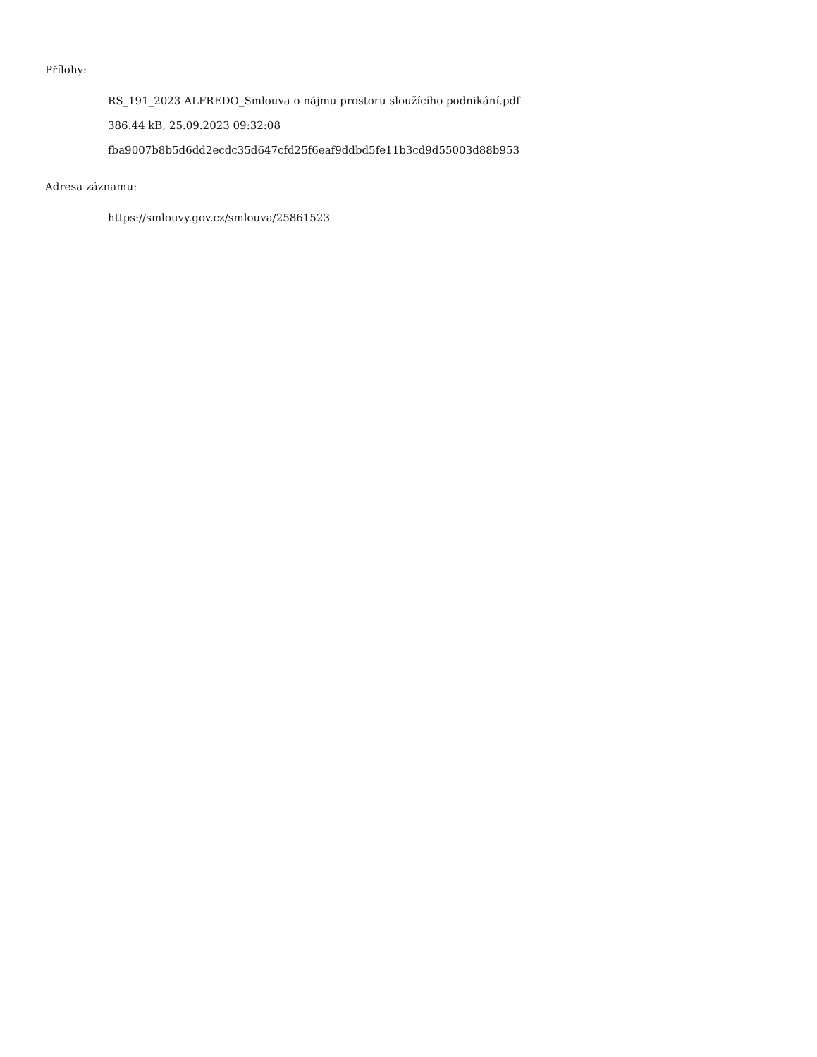Přílohy:
RS_191_2023 ALFREDO_Smlouva o nájmu prostoru sloužícího podnikání.pdf
386.44 kB, 25.09.2023 09:32:08
fba9007b8b5d6dd2ecdc35d647cfd25f6eaf9ddbd5fe11b3cd9d55003d88b953
Adresa záznamu:
https://smlouvy.gov.cz/smlouva/25861523